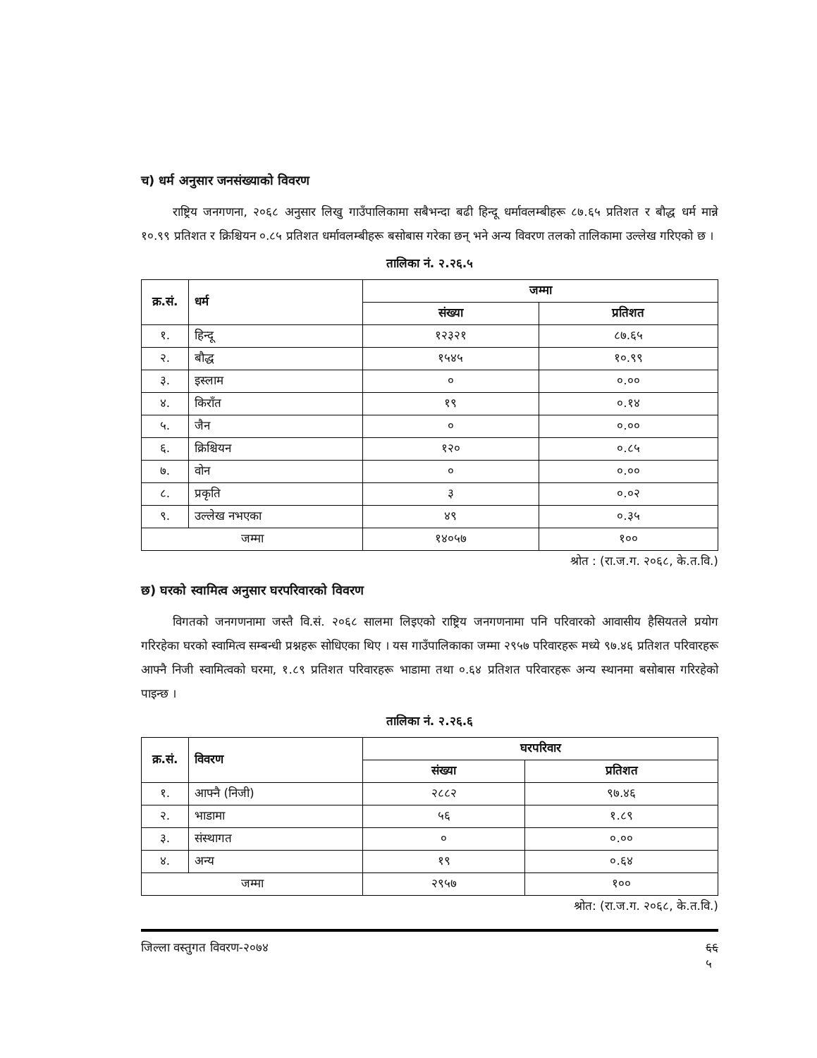च) धर्म अनुसार जनसंख्याको विवरण
राष्ट्रिय जनगणना, २०६८ अनुसार लिखु गाउँपालिकामा सबैभन्दा बढी हिन्दू धर्मावलम्बीहरू ८७.६५ प्रतिशत र बौद्ध धर्म मान्ने १०.९९ प्रतिशत र क्रिश्चियन ०.८५ प्रतिशत धर्मावलम्बीहरू बसोबास गरेका छन् भने अन्य विवरण तलको तालिकामा उल्लेख गरिएको छ ।
तालिका नं. २.२६.५
| क्र.सं. | धर्म | जम्मा | |
| --- | --- | --- | --- |
| | | संख्या | प्रतिशत |
| १. | हिन्दू | १२३२१ | ८७.६५ |
| २. | बौद्ध | १५४५ | १०.९९ |
| ३. | इस्लाम | ० | ०.०० |
| ४. | किराँत | १९ | ०.१४ |
| ५. | जैन | ० | ०.०० |
| ६. | क्रिश्चियन | १२० | ०.८५ |
| ७. | वोन | ० | ०.०० |
| ८. | प्रकृति | ३ | ०.०२ |
| ९. | उल्लेख नभएका | ४९ | ०.३५ |
| जम्मा | | १४०५७ | १०० |
श्रोत : (रा.ज.ग. २०६८, के.त.वि.)
छ) घरको स्वामित्व अनुसार घरपरिवारको विवरण
विगतको जनगणनामा जस्तै वि.सं. २०६८ सालमा लिइएको राष्ट्रिय जनगणनामा पनि परिवारको आवासीय हैसियतले प्रयोग गरिरहेका घरको स्वामित्व सम्बन्धी प्रश्नहरू सोधिएका थिए । यस गाउँपालिकाका जम्मा २९५७ परिवारहरू मध्ये ९७.४६ प्रतिशत परिवारहरू आफ्नै निजी स्वामित्वको घरमा, १.८९ प्रतिशत परिवारहरू भाडामा तथा ०.६४ प्रतिशत परिवारहरू अन्य स्थानमा बसोबास गरिरहेको पाइन्छ ।
तालिका नं. २.२६.६
| क्र.सं. | विवरण | घरपरिवार | |
| --- | --- | --- | --- |
| | | संख्या | प्रतिशत |
| १. | आफ्नै (निजी) | २८८२ | ९७.४६ |
| २. | भाडामा | ५६ | १.८९ |
| ३. | संस्थागत | ० | ०.०० |
| ४. | अन्य | १९ | ०.६४ |
| जम्मा | | २९५७ | १०० |
श्रोत: (रा.ज.ग. २०६८, के.त.वि.)
जिल्ला वस्तुगत विवरण-२०७४ ६६
५